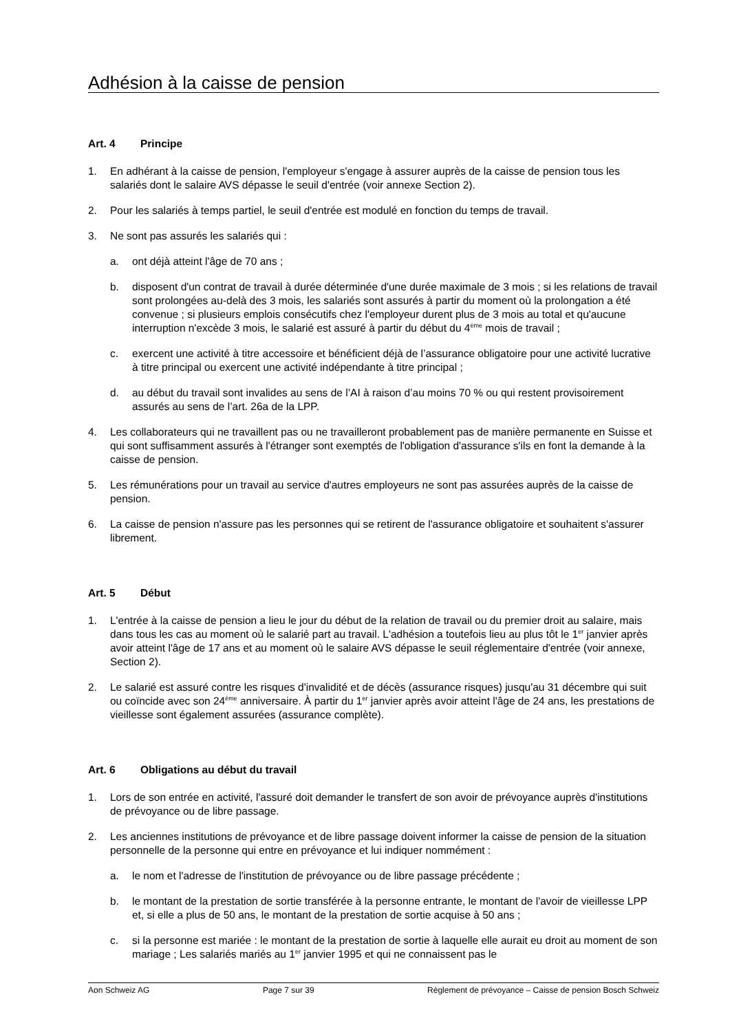Adhésion à la caisse de pension
Art. 4 Principe
1. En adhérant à la caisse de pension, l'employeur s'engage à assurer auprès de la caisse de pension tous les salariés dont le salaire AVS dépasse le seuil d'entrée (voir annexe Section 2).
2. Pour les salariés à temps partiel, le seuil d'entrée est modulé en fonction du temps de travail.
3. Ne sont pas assurés les salariés qui :
a. ont déjà atteint l'âge de 70 ans ;
b. disposent d'un contrat de travail à durée déterminée d'une durée maximale de 3 mois ; si les relations de travail sont prolongées au-delà des 3 mois, les salariés sont assurés à partir du moment où la prolongation a été convenue ; si plusieurs emplois consécutifs chez l'employeur durent plus de 3 mois au total et qu'aucune interruption n'excède 3 mois, le salarié est assuré à partir du début du 4<sup>ème</sup> mois de travail ;
c. exercent une activité à titre accessoire et bénéficient déjà de l’assurance obligatoire pour une activité lucrative à titre principal ou exercent une activité indépendante à titre principal ;
d. au début du travail sont invalides au sens de l’AI à raison d’au moins 70 % ou qui restent provisoirement assurés au sens de l’art. 26a de la LPP.
4. Les collaborateurs qui ne travaillent pas ou ne travailleront probablement pas de manière permanente en Suisse et qui sont suffisamment assurés à l'étranger sont exemptés de l'obligation d'assurance s'ils en font la demande à la caisse de pension.
5. Les rémunérations pour un travail au service d'autres employeurs ne sont pas assurées auprès de la caisse de pension.
6. La caisse de pension n'assure pas les personnes qui se retirent de l'assurance obligatoire et souhaitent s'assurer librement.
Art. 5 Début
1. L'entrée à la caisse de pension a lieu le jour du début de la relation de travail ou du premier droit au salaire, mais dans tous les cas au moment où le salarié part au travail. L'adhésion a toutefois lieu au plus tôt le 1<sup>er</sup> janvier après avoir atteint l'âge de 17 ans et au moment où le salaire AVS dépasse le seuil réglementaire d'entrée (voir annexe, Section 2).
2. Le salarié est assuré contre les risques d'invalidité et de décès (assurance risques) jusqu'au 31 décembre qui suit ou coïncide avec son 24<sup>ème</sup> anniversaire. À partir du 1<sup>er</sup> janvier après avoir atteint l'âge de 24 ans, les prestations de vieillesse sont également assurées (assurance complète).
Art. 6 Obligations au début du travail
1. Lors de son entrée en activité, l'assuré doit demander le transfert de son avoir de prévoyance auprès d'institutions de prévoyance ou de libre passage.
2. Les anciennes institutions de prévoyance et de libre passage doivent informer la caisse de pension de la situation personnelle de la personne qui entre en prévoyance et lui indiquer nommément :
a. le nom et l'adresse de l'institution de prévoyance ou de libre passage précédente ;
b. le montant de la prestation de sortie transférée à la personne entrante, le montant de l'avoir de vieillesse LPP et, si elle a plus de 50 ans, le montant de la prestation de sortie acquise à 50 ans ;
c. si la personne est mariée : le montant de la prestation de sortie à laquelle elle aurait eu droit au moment de son mariage ; Les salariés mariés au 1<sup>er</sup> janvier 1995 et qui ne connaissent pas le
Aon Schweiz AG Page 7 sur 39 Règlement de prévoyance – Caisse de pension Bosch Schweiz